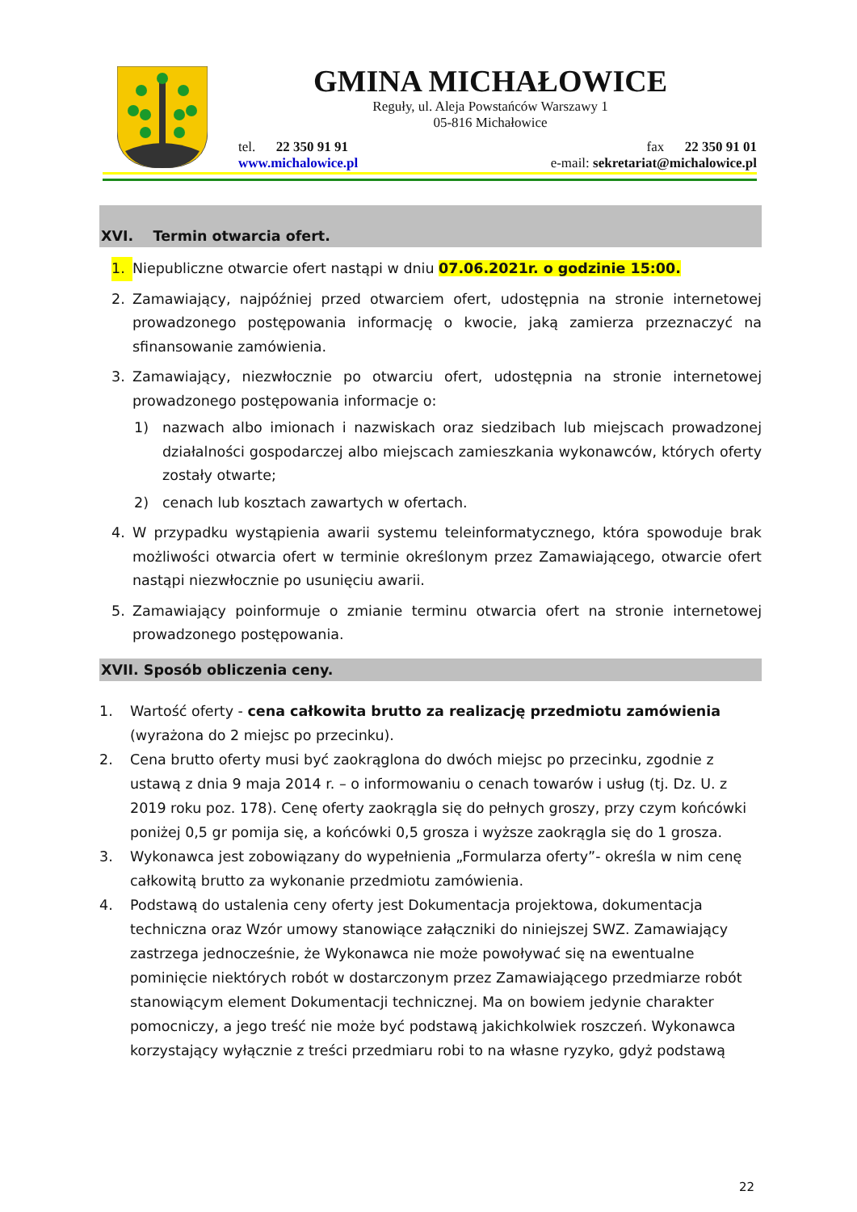GMINA MICHAŁOWICE
Reguły, ul. Aleja Powstańców Warszawy 1
05-816 Michałowice
tel. 22 350 91 91
www.michalowice.pl
fax 22 350 91 01
e-mail: sekretariat@michalowice.pl
XVI. Termin otwarcia ofert.
1. Niepubliczne otwarcie ofert nastąpi w dniu 07.06.2021r. o godzinie 15:00.
2. Zamawiający, najpóźniej przed otwarciem ofert, udostępnia na stronie internetowej prowadzonego postępowania informację o kwocie, jaką zamierza przeznaczyć na sfinansowanie zamówienia.
3. Zamawiający, niezwłocznie po otwarciu ofert, udostępnia na stronie internetowej prowadzonego postępowania informacje o:
1) nazwach albo imionach i nazwiskach oraz siedzibach lub miejscach prowadzonej działalności gospodarczej albo miejscach zamieszkania wykonawców, których oferty zostały otwarte;
2) cenach lub kosztach zawartych w ofertach.
4. W przypadku wystąpienia awarii systemu teleinformatycznego, która spowoduje brak możliwości otwarcia ofert w terminie określonym przez Zamawiającego, otwarcie ofert nastąpi niezwłocznie po usunięciu awarii.
5. Zamawiający poinformuje o zmianie terminu otwarcia ofert na stronie internetowej prowadzonego postępowania.
XVII. Sposób obliczenia ceny.
1. Wartość oferty - cena całkowita brutto za realizację przedmiotu zamówienia (wyrażona do 2 miejsc po przecinku).
2. Cena brutto oferty musi być zaokrąglona do dwóch miejsc po przecinku, zgodnie z ustawą z dnia 9 maja 2014 r. – o informowaniu o cenach towarów i usług (tj. Dz. U. z 2019 roku poz. 178). Cenę oferty zaokrągla się do pełnych groszy, przy czym końcówki poniżej 0,5 gr pomija się, a końcówki 0,5 grosza i wyższe zaokrągla się do 1 grosza.
3. Wykonawca jest zobowiązany do wypełnienia „Formularza oferty”- określa w nim cenę całkowitą brutto za wykonanie przedmiotu zamówienia.
4. Podstawą do ustalenia ceny oferty jest Dokumentacja projektowa, dokumentacja techniczna oraz Wzór umowy stanowiące załączniki do niniejszej SWZ. Zamawiający zastrzega jednocześnie, że Wykonawca nie może powoływać się na ewentualne pominięcie niektórych robót w dostarczonym przez Zamawiającego przedmiarze robót stanowiącym element Dokumentacji technicznej. Ma on bowiem jedynie charakter pomocniczy, a jego treść nie może być podstawą jakichkolwiek roszczeń. Wykonawca korzystający wyłącznie z treści przedmiaru robi to na własne ryzyko, gdyż podstawą
22